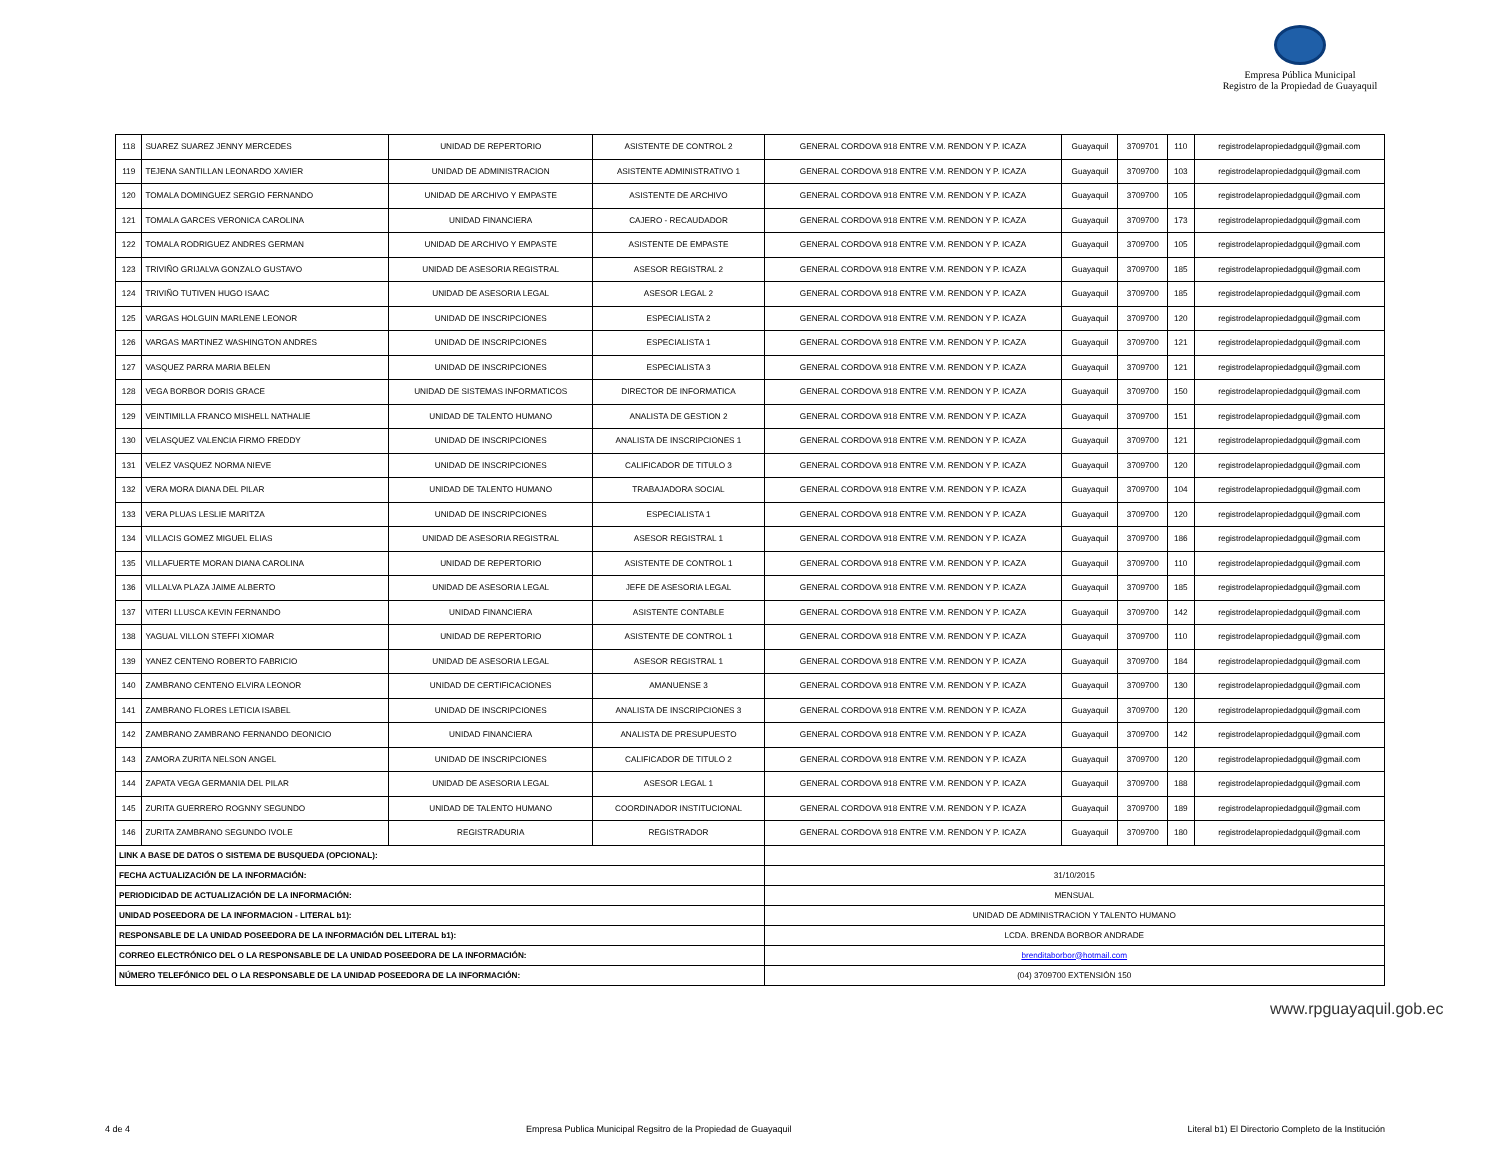Empresa Pública Municipal
Registro de la Propiedad de Guayaquil
| 118 | SUAREZ SUAREZ JENNY MERCEDES | UNIDAD DE REPERTORIO | ASISTENTE DE CONTROL 2 | GENERAL CORDOVA 918 ENTRE V.M. RENDON Y P. ICAZA | Guayaquil | 3709701 | 110 | registrodelapropiedadgquil@gmail.com |
| 119 | TEJENA SANTILLAN LEONARDO XAVIER | UNIDAD DE ADMINISTRACION | ASISTENTE ADMINISTRATIVO 1 | GENERAL CORDOVA 918 ENTRE V.M. RENDON Y P. ICAZA | Guayaquil | 3709700 | 103 | registrodelapropiedadgquil@gmail.com |
| 120 | TOMALA DOMINGUEZ SERGIO FERNANDO | UNIDAD DE ARCHIVO Y EMPASTE | ASISTENTE DE ARCHIVO | GENERAL CORDOVA 918 ENTRE V.M. RENDON Y P. ICAZA | Guayaquil | 3709700 | 105 | registrodelapropiedadgquil@gmail.com |
| 121 | TOMALA GARCES VERONICA CAROLINA | UNIDAD FINANCIERA | CAJERO - RECAUDADOR | GENERAL CORDOVA 918 ENTRE V.M. RENDON Y P. ICAZA | Guayaquil | 3709700 | 173 | registrodelapropiedadgquil@gmail.com |
| 122 | TOMALA RODRIGUEZ ANDRES GERMAN | UNIDAD DE ARCHIVO Y EMPASTE | ASISTENTE DE EMPASTE | GENERAL CORDOVA 918 ENTRE V.M. RENDON Y P. ICAZA | Guayaquil | 3709700 | 105 | registrodelapropiedadgquil@gmail.com |
| 123 | TRIVIÑO GRIJALVA GONZALO GUSTAVO | UNIDAD DE ASESORIA REGISTRAL | ASESOR REGISTRAL 2 | GENERAL CORDOVA 918 ENTRE V.M. RENDON Y P. ICAZA | Guayaquil | 3709700 | 185 | registrodelapropiedadgquil@gmail.com |
| 124 | TRIVIÑO TUTIVEN HUGO ISAAC | UNIDAD DE ASESORIA LEGAL | ASESOR LEGAL 2 | GENERAL CORDOVA 918 ENTRE V.M. RENDON Y P. ICAZA | Guayaquil | 3709700 | 185 | registrodelapropiedadgquil@gmail.com |
| 125 | VARGAS HOLGUIN MARLENE LEONOR | UNIDAD DE INSCRIPCIONES | ESPECIALISTA 2 | GENERAL CORDOVA 918 ENTRE V.M. RENDON Y P. ICAZA | Guayaquil | 3709700 | 120 | registrodelapropiedadgquil@gmail.com |
| 126 | VARGAS MARTINEZ WASHINGTON ANDRES | UNIDAD DE INSCRIPCIONES | ESPECIALISTA 1 | GENERAL CORDOVA 918 ENTRE V.M. RENDON Y P. ICAZA | Guayaquil | 3709700 | 121 | registrodelapropiedadgquil@gmail.com |
| 127 | VASQUEZ PARRA MARIA BELEN | UNIDAD DE INSCRIPCIONES | ESPECIALISTA 3 | GENERAL CORDOVA 918 ENTRE V.M. RENDON Y P. ICAZA | Guayaquil | 3709700 | 121 | registrodelapropiedadgquil@gmail.com |
| 128 | VEGA BORBOR DORIS GRACE | UNIDAD DE SISTEMAS INFORMATICOS | DIRECTOR DE INFORMATICA | GENERAL CORDOVA 918 ENTRE V.M. RENDON Y P. ICAZA | Guayaquil | 3709700 | 150 | registrodelapropiedadgquil@gmail.com |
| 129 | VEINTIMILLA FRANCO MISHELL NATHALIE | UNIDAD DE TALENTO HUMANO | ANALISTA DE GESTION 2 | GENERAL CORDOVA 918 ENTRE V.M. RENDON Y P. ICAZA | Guayaquil | 3709700 | 151 | registrodelapropiedadgquil@gmail.com |
| 130 | VELASQUEZ VALENCIA FIRMO FREDDY | UNIDAD DE INSCRIPCIONES | ANALISTA DE INSCRIPCIONES 1 | GENERAL CORDOVA 918 ENTRE V.M. RENDON Y P. ICAZA | Guayaquil | 3709700 | 121 | registrodelapropiedadgquil@gmail.com |
| 131 | VELEZ VASQUEZ NORMA NIEVE | UNIDAD DE INSCRIPCIONES | CALIFICADOR DE TITULO 3 | GENERAL CORDOVA 918 ENTRE V.M. RENDON Y P. ICAZA | Guayaquil | 3709700 | 120 | registrodelapropiedadgquil@gmail.com |
| 132 | VERA MORA DIANA DEL PILAR | UNIDAD DE TALENTO HUMANO | TRABAJADORA SOCIAL | GENERAL CORDOVA 918 ENTRE V.M. RENDON Y P. ICAZA | Guayaquil | 3709700 | 104 | registrodelapropiedadgquil@gmail.com |
| 133 | VERA PLUAS LESLIE MARITZA | UNIDAD DE INSCRIPCIONES | ESPECIALISTA 1 | GENERAL CORDOVA 918 ENTRE V.M. RENDON Y P. ICAZA | Guayaquil | 3709700 | 120 | registrodelapropiedadgquil@gmail.com |
| 134 | VILLACIS GOMEZ MIGUEL ELIAS | UNIDAD DE ASESORIA REGISTRAL | ASESOR REGISTRAL 1 | GENERAL CORDOVA 918 ENTRE V.M. RENDON Y P. ICAZA | Guayaquil | 3709700 | 186 | registrodelapropiedadgquil@gmail.com |
| 135 | VILLAFUERTE MORAN DIANA CAROLINA | UNIDAD DE REPERTORIO | ASISTENTE DE CONTROL 1 | GENERAL CORDOVA 918 ENTRE V.M. RENDON Y P. ICAZA | Guayaquil | 3709700 | 110 | registrodelapropiedadgquil@gmail.com |
| 136 | VILLALVA PLAZA JAIME ALBERTO | UNIDAD DE ASESORIA LEGAL | JEFE DE ASESORIA LEGAL | GENERAL CORDOVA 918 ENTRE V.M. RENDON Y P. ICAZA | Guayaquil | 3709700 | 185 | registrodelapropiedadgquil@gmail.com |
| 137 | VITERI LLUSCA KEVIN FERNANDO | UNIDAD FINANCIERA | ASISTENTE CONTABLE | GENERAL CORDOVA 918 ENTRE V.M. RENDON Y P. ICAZA | Guayaquil | 3709700 | 142 | registrodelapropiedadgquil@gmail.com |
| 138 | YAGUAL VILLON STEFFI XIOMAR | UNIDAD DE REPERTORIO | ASISTENTE DE CONTROL 1 | GENERAL CORDOVA 918 ENTRE V.M. RENDON Y P. ICAZA | Guayaquil | 3709700 | 110 | registrodelapropiedadgquil@gmail.com |
| 139 | YANEZ CENTENO ROBERTO FABRICIO | UNIDAD DE ASESORIA LEGAL | ASESOR REGISTRAL 1 | GENERAL CORDOVA 918 ENTRE V.M. RENDON Y P. ICAZA | Guayaquil | 3709700 | 184 | registrodelapropiedadgquil@gmail.com |
| 140 | ZAMBRANO CENTENO ELVIRA LEONOR | UNIDAD DE CERTIFICACIONES | AMANUENSE 3 | GENERAL CORDOVA 918 ENTRE V.M. RENDON Y P. ICAZA | Guayaquil | 3709700 | 130 | registrodelapropiedadgquil@gmail.com |
| 141 | ZAMBRANO FLORES LETICIA ISABEL | UNIDAD DE INSCRIPCIONES | ANALISTA DE INSCRIPCIONES 3 | GENERAL CORDOVA 918 ENTRE V.M. RENDON Y P. ICAZA | Guayaquil | 3709700 | 120 | registrodelapropiedadgquil@gmail.com |
| 142 | ZAMBRANO ZAMBRANO FERNANDO DEONICIO | UNIDAD FINANCIERA | ANALISTA DE PRESUPUESTO | GENERAL CORDOVA 918 ENTRE V.M. RENDON Y P. ICAZA | Guayaquil | 3709700 | 142 | registrodelapropiedadgquil@gmail.com |
| 143 | ZAMORA ZURITA NELSON ANGEL | UNIDAD DE INSCRIPCIONES | CALIFICADOR DE TITULO 2 | GENERAL CORDOVA 918 ENTRE V.M. RENDON Y P. ICAZA | Guayaquil | 3709700 | 120 | registrodelapropiedadgquil@gmail.com |
| 144 | ZAPATA VEGA GERMANIA DEL PILAR | UNIDAD DE ASESORIA LEGAL | ASESOR LEGAL 1 | GENERAL CORDOVA 918 ENTRE V.M. RENDON Y P. ICAZA | Guayaquil | 3709700 | 188 | registrodelapropiedadgquil@gmail.com |
| 145 | ZURITA GUERRERO ROGNNY SEGUNDO | UNIDAD DE TALENTO HUMANO | COORDINADOR INSTITUCIONAL | GENERAL CORDOVA 918 ENTRE V.M. RENDON Y P. ICAZA | Guayaquil | 3709700 | 189 | registrodelapropiedadgquil@gmail.com |
| 146 | ZURITA ZAMBRANO SEGUNDO IVOLE | REGISTRADURIA | REGISTRADOR | GENERAL CORDOVA 918 ENTRE V.M. RENDON Y P. ICAZA | Guayaquil | 3709700 | 180 | registrodelapropiedadgquil@gmail.com |
| LINK A BASE DE DATOS O SISTEMA DE BUSQUEDA (OPCIONAL): | | | | | | | | |
| FECHA ACTUALIZACIÓN DE LA INFORMACIÓN: | | | | 31/10/2015 | | | | |
| PERIODICIDAD DE ACTUALIZACIÓN DE LA INFORMACIÓN: | | | | MENSUAL | | | | |
| UNIDAD POSEEDORA DE LA INFORMACION - LITERAL b1): | | | | UNIDAD DE ADMINISTRACION Y TALENTO HUMANO | | | | |
| RESPONSABLE DE LA UNIDAD POSEEDORA DE LA INFORMACIÓN DEL LITERAL b1): | | | | LCDA. BRENDA BORBOR ANDRADE | | | | |
| CORREO ELECTRÓNICO DEL O LA RESPONSABLE DE LA UNIDAD POSEEDORA DE LA INFORMACIÓN: | | | | brenditaborbor@hotmail.com | | | | |
| NÚMERO TELEFÓNICO DEL O LA RESPONSABLE DE LA UNIDAD POSEEDORA DE LA INFORMACIÓN: | | | | (04) 3709700 EXTENSIÓN 150 | | | | |
www.rpguayaquil.gob.ec
4 de 4 Empresa Publica Municipal Regsitro de la Propiedad de Guayaquil Literal b1) El Directorio Completo de la Institución